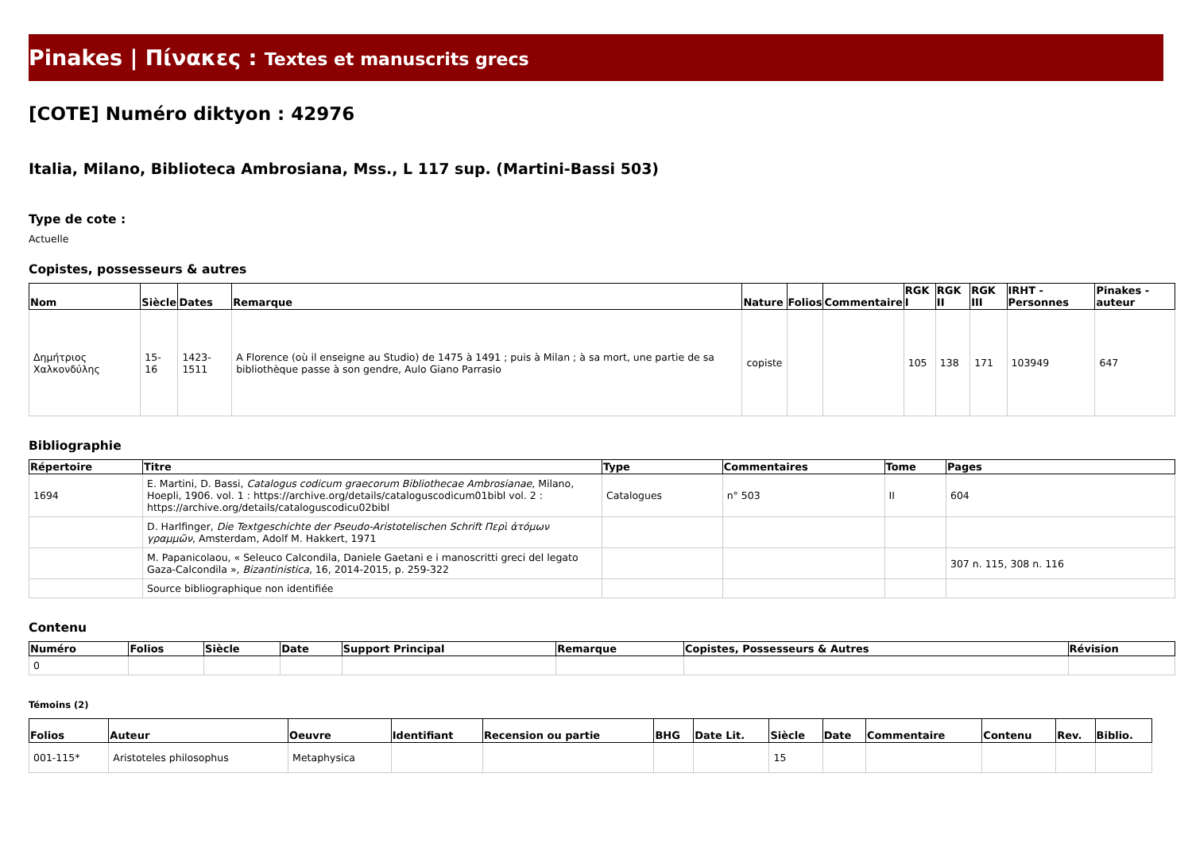Pinakes | Πίνακες : Textes et manuscrits grecs
[COTE] Numéro diktyon : 42976
Italia, Milano, Biblioteca Ambrosiana, Mss., L 117 sup. (Martini-Bassi 503)
Type de cote :
Actuelle
Copistes, possesseurs & autres
| Nom | Siècle | Dates | Remarque | Nature | Folios | Commentaire | RGK I | RGK II | RGK III | IRHT - Personnes | Pinakes - auteur |
| --- | --- | --- | --- | --- | --- | --- | --- | --- | --- | --- | --- |
| Δημήτριος Χαλκονδύλης | 15-16 | 1423-1511 | A Florence (où il enseigne au Studio) de 1475 à 1491 ; puis à Milan ; à sa mort, une partie de sa bibliothèque passe à son gendre, Aulo Giano Parrasio | copiste | | | 105 | 138 | 171 | 103949 | 647 |
Bibliographie
| Répertoire | Titre | Type | Commentaires | Tome | Pages |
| --- | --- | --- | --- | --- | --- |
| 1694 | E. Martini, D. Bassi, Catalogus codicum graecorum Bibliothecae Ambrosianae , Milano, Hoepli, 1906. vol. 1 : https://archive.org/details/cataloguscodicum01bibl vol. 2 : https://archive.org/details/cataloguscodicu02bibl | Catalogues | n° 503 | II | 604 |
| | D. Harlfinger, Die Textgeschichte der Pseudo-Aristotelischen Schrift Περὶ ἀτόμων γραμμῶν , Amsterdam, Adolf M. Hakkert, 1971 | | | | |
| | M. Papanicolaou, « Seleuco Calcondila, Daniele Gaetani e i manoscritti greci del legato Gaza-Calcondila », Bizantinistica , 16, 2014-2015, p. 259-322 | | | | 307 n. 115, 308 n. 116 |
| | Source bibliographique non identifiée | | | | |
Contenu
| Numéro | Folios | Siècle | Date | Support Principal | Remarque | Copistes, Possesseurs & Autres | Révision |
| --- | --- | --- | --- | --- | --- | --- | --- |
| 0 | | | | | | | |
Témoins (2)
| Folios | Auteur | Oeuvre | Identifiant | Recension ou partie | BHG | Date Lit. | Siècle | Date | Commentaire | Contenu | Rev. | Biblio. |
| --- | --- | --- | --- | --- | --- | --- | --- | --- | --- | --- | --- | --- |
| 001-115* | Aristoteles philosophus | Metaphysica | | | | | 15 | | | | | |